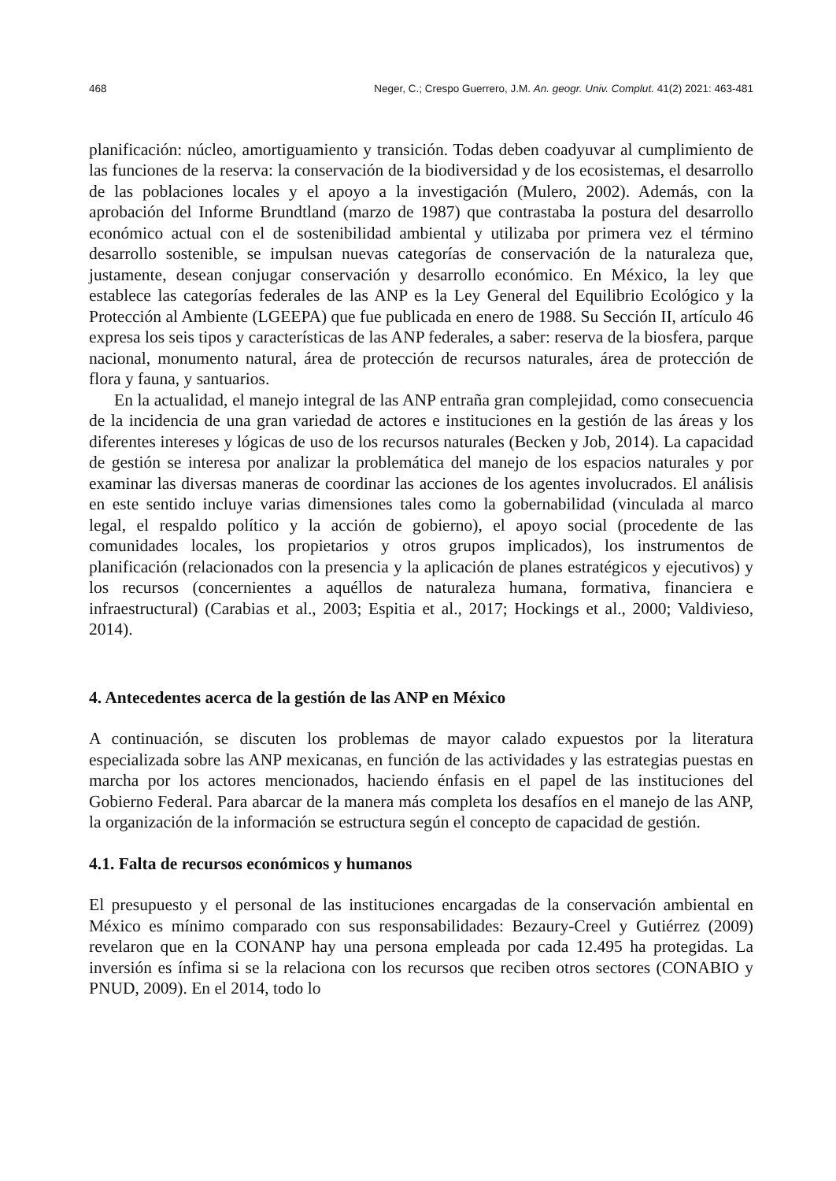468 Neger, C.; Crespo Guerrero, J.M. An. geogr. Univ. Complut. 41(2) 2021: 463-481
planificación: núcleo, amortiguamiento y transición. Todas deben coadyuvar al cumplimiento de las funciones de la reserva: la conservación de la biodiversidad y de los ecosistemas, el desarrollo de las poblaciones locales y el apoyo a la investigación (Mulero, 2002). Además, con la aprobación del Informe Brundtland (marzo de 1987) que contrastaba la postura del desarrollo económico actual con el de sostenibilidad ambiental y utilizaba por primera vez el término desarrollo sostenible, se impulsan nuevas categorías de conservación de la naturaleza que, justamente, desean conjugar conservación y desarrollo económico. En México, la ley que establece las categorías federales de las ANP es la Ley General del Equilibrio Ecológico y la Protección al Ambiente (LGEEPA) que fue publicada en enero de 1988. Su Sección II, artículo 46 expresa los seis tipos y características de las ANP federales, a saber: reserva de la biosfera, parque nacional, monumento natural, área de protección de recursos naturales, área de protección de flora y fauna, y santuarios.
En la actualidad, el manejo integral de las ANP entraña gran complejidad, como consecuencia de la incidencia de una gran variedad de actores e instituciones en la gestión de las áreas y los diferentes intereses y lógicas de uso de los recursos naturales (Becken y Job, 2014). La capacidad de gestión se interesa por analizar la problemática del manejo de los espacios naturales y por examinar las diversas maneras de coordinar las acciones de los agentes involucrados. El análisis en este sentido incluye varias dimensiones tales como la gobernabilidad (vinculada al marco legal, el respaldo político y la acción de gobierno), el apoyo social (procedente de las comunidades locales, los propietarios y otros grupos implicados), los instrumentos de planificación (relacionados con la presencia y la aplicación de planes estratégicos y ejecutivos) y los recursos (concernientes a aquéllos de naturaleza humana, formativa, financiera e infraestructural) (Carabias et al., 2003; Espitia et al., 2017; Hockings et al., 2000; Valdivieso, 2014).
4. Antecedentes acerca de la gestión de las ANP en México
A continuación, se discuten los problemas de mayor calado expuestos por la literatura especializada sobre las ANP mexicanas, en función de las actividades y las estrategias puestas en marcha por los actores mencionados, haciendo énfasis en el papel de las instituciones del Gobierno Federal. Para abarcar de la manera más completa los desafíos en el manejo de las ANP, la organización de la información se estructura según el concepto de capacidad de gestión.
4.1. Falta de recursos económicos y humanos
El presupuesto y el personal de las instituciones encargadas de la conservación ambiental en México es mínimo comparado con sus responsabilidades: Bezaury-Creel y Gutiérrez (2009) revelaron que en la CONANP hay una persona empleada por cada 12.495 ha protegidas. La inversión es ínfima si se la relaciona con los recursos que reciben otros sectores (CONABIO y PNUD, 2009). En el 2014, todo lo